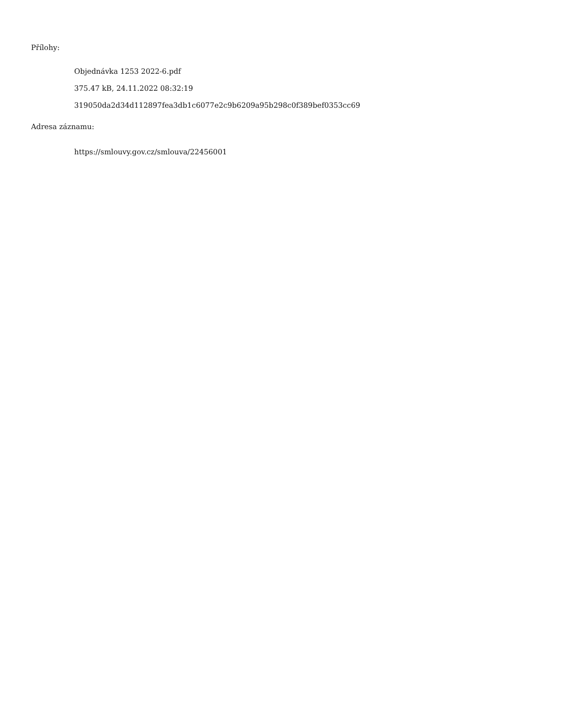Přílohy:
Objednávka 1253 2022-6.pdf
375.47 kB, 24.11.2022 08:32:19
319050da2d34d112897fea3db1c6077e2c9b6209a95b298c0f389bef0353cc69
Adresa záznamu:
https://smlouvy.gov.cz/smlouva/22456001